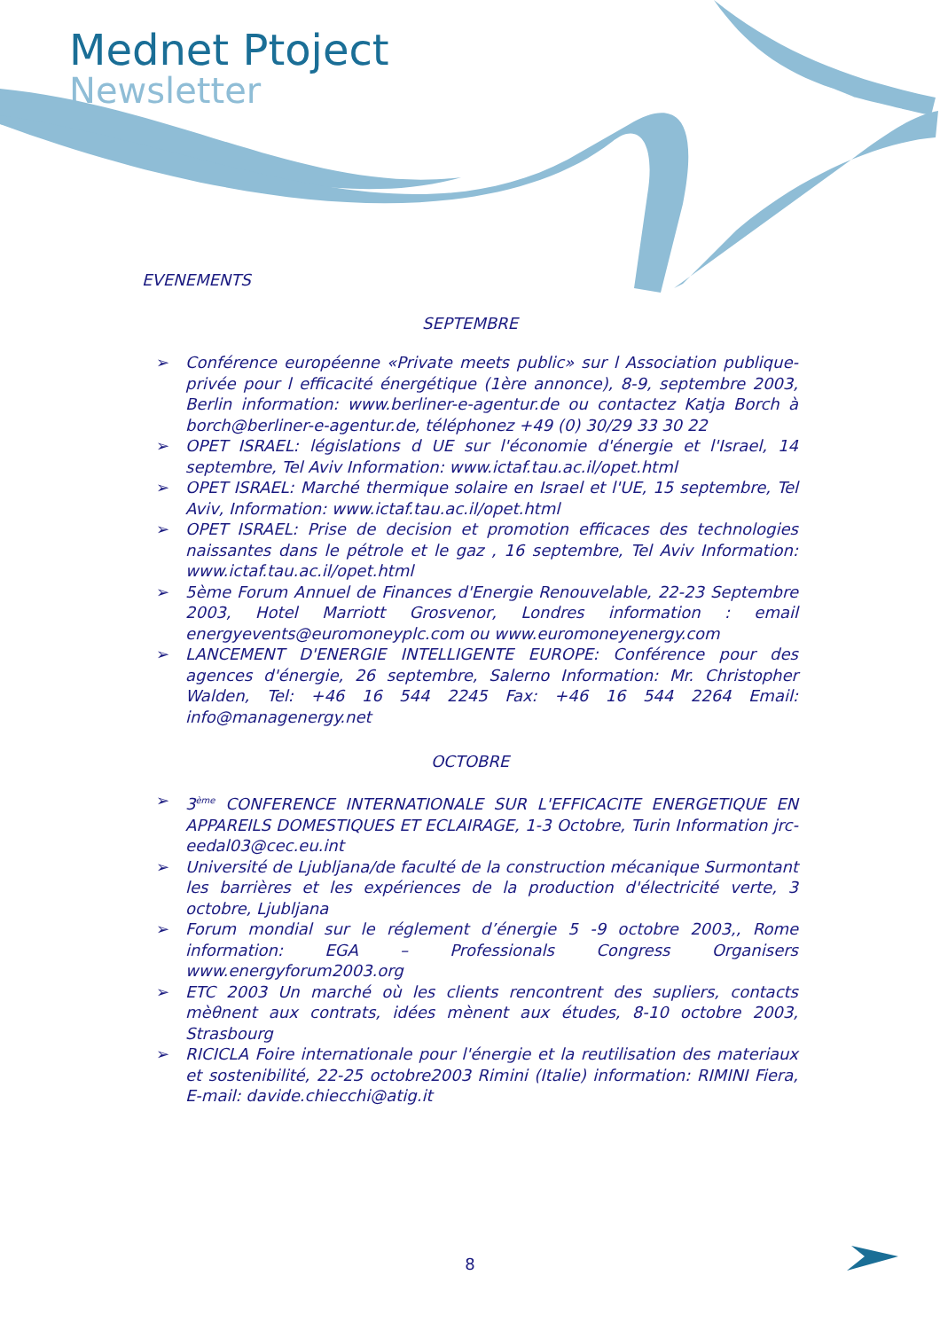Mednet Ptoject
Newsletter
EVENEMENTS
SEPTEMBRE
➢ Conférence européenne «Private meets public» sur l Association publique-privée pour l efficacité énergétique (1ère annonce), 8-9, septembre 2003, Berlin information: www.berliner-e-agentur.de ou contactez Katja Borch à borch@berliner-e-agentur.de, téléphonez +49 (0) 30/29 33 30 22
➢ OPET ISRAEL: législations d UE sur l'économie d'énergie et l'Israel, 14 septembre, Tel Aviv Information: www.ictaf.tau.ac.il/opet.html
➢ OPET ISRAEL: Marché thermique solaire en Israel et l'UE, 15 septembre, Tel Aviv, Information: www.ictaf.tau.ac.il/opet.html
➢ OPET ISRAEL: Prise de decision et promotion efficaces des technologies naissantes dans le pétrole et le gaz , 16 septembre, Tel Aviv Information: www.ictaf.tau.ac.il/opet.html
➢ 5ème Forum Annuel de Finances d'Energie Renouvelable, 22-23 Septembre 2003, Hotel Marriott Grosvenor, Londres information : email energyevents@euromoneyplc.com ou www.euromoneyenergy.com
➢ LANCEMENT D'ENERGIE INTELLIGENTE EUROPE: Conférence pour des agences d'énergie, 26 septembre, Salerno Information: Mr. Christopher Walden, Tel: +46 16 544 2245 Fax: +46 16 544 2264 Email: info@managenergy.net
OCTOBRE
➢ 3<sup>ème</sup> CONFERENCE INTERNATIONALE SUR L'EFFICACITE ENERGETIQUE EN APPAREILS DOMESTIQUES ET ECLAIRAGE, 1-3 Octobre, Turin Information jrc-eedal03@cec.eu.int
➢ Université de Ljubljana/de faculté de la construction mécanique Surmontant les barrières et les expériences de la production d'électricité verte, 3 octobre, Ljubljana
➢ Forum mondial sur le réglement d’énergie 5 -9 octobre 2003,, Rome information: EGA – Professionals Congress Organisers www.energyforum2003.org
➢ ETC 2003 Un marché où les clients rencontrent des supliers, contacts mèθnent aux contrats, idées mènent aux études, 8-10 octobre 2003, Strasbourg
➢ RICICLA Foire internationale pour l'énergie et la reutilisation des materiaux et sostenibilité, 22-25 octobre2003 Rimini (Italie) information: RIMINI Fiera, E-mail: davide.chiecchi@atig.it
8